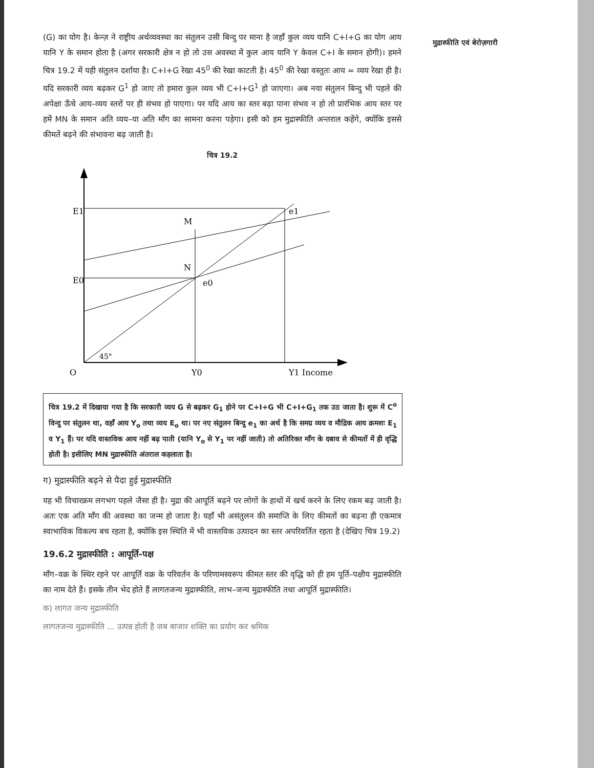मुद्रास्फीति एवं बेरोज़गारी
(G) का योग है। केन्ज़ ने राष्ट्रीय अर्थव्यवस्था का संतुलन उसी बिन्दु पर माना है जहाँ कुल व्यय यानि C+I+G का योग आय यानि Y के समान होता है (अगर सरकारी क्षेत्र न हो तो उस अवस्था में कुल आय यानि Y केवल C+I के समान होगी)। हमने चित्र 19.2 में यही संतुलन दर्शाया है। C+I+G रेखा 45<sup>0</sup> की रेखा काटती है। 45<sup>0</sup> की रेखा वस्तुतः आय = व्यय रेखा ही है। यदि सरकारी व्यय बढ़कर G<sup>1</sup> हो जाए तो हमारा कुल व्यय भी C+I+G<sup>1</sup> हो जाएगा। अब नया संतुलन बिन्दु भी पहले की अपेक्षा ऊँचे आय–व्यय स्तरों पर ही संभव हो पाएगा। पर यदि आय का स्तर बढ़ा पाना संभव न हो तो प्रारंभिक आय स्तर पर हमें MN के समान अति व्यय–या अति माँग का सामना करना पड़ेगा। इसी को हम मुद्रास्फीति अन्तराल कहेंगे, क्योंकि इससे कीमतें बढ़ने की संभावना बढ़ जाती है।
चित्र 19.2
E1
E0
M
N
e1
e0
45°
O
Y0
Y1 Income
चित्र 19.2 में दिखाया गया है कि सरकारी व्यय G से बढ़कर G<sub>1</sub> होने पर C+I+G भी C+I+G<sub>1</sub> तक उठ जाता है। शुरू में C<sup>o</sup> विन्दु पर संतुलन था, वहाँ आय Y<sub>o</sub> तथा व्यय E<sub>o</sub> था। पर नए संतुलन बिन्दु e<sub>1</sub> का अर्थ है कि समग्र व्यय व मौद्रिक आय क्रमशः E<sub>1</sub> व Y<sub>1</sub> हैं। पर यदि वास्तविक आय नहीं बढ़ पाती (यानि Y<sub>o</sub> से Y<sub>1</sub> पर नहीं जाती) तो अतिरिक्त माँग के दबाव से कीमतों में ही वृद्धि होती है। इसीलिए MN मुद्रास्फीति अंतराल कहलाता है।
ग) मुद्रास्फीति बढ़ने से पैदा हुई मुद्रास्फीति
यह भी विचारक्रम लगभग पहले जैसा ही है। मुद्रा की आपूर्ति बढ़ने पर लोगों के हाथों में खर्च करने के लिए रकम बढ़ जाती है। अतः एक अति माँग की अवस्था का जन्म हो जाता है। यहाँ भी असंतुलन की समाप्ति के लिए कीमतों का बढ़ना ही एकमात्र स्वाभाविक विकल्प बच रहता है, क्योंकि इस स्थिति में भी वास्तविक उत्पादन का स्तर अपरिवर्तित रहता है (देखिए चित्र 19.2)
19.6.2 मुद्रास्फीति : आपूर्ति-पक्ष
माँग–वक्र के स्थिर रहने पर आपूर्ति वक्र के परिवर्तन के परिणामस्वरूप कीमत स्तर की वृद्धि को ही हम पूर्ति–पक्षीय मुद्रास्फीति का नाम देते हैं। इसके तीन भेद होते हैं लागतजन्य मुद्रास्फीति, लाभ–जन्य मुद्रास्फीति तथा आपूर्ति मुद्रास्फीति।
क) लागत जन्य मुद्रास्फीति
लागतजन्य मुद्रास्फीति ... उत्पन्न होती है जब बाजार शक्ति का प्रयोग कर श्रमिक